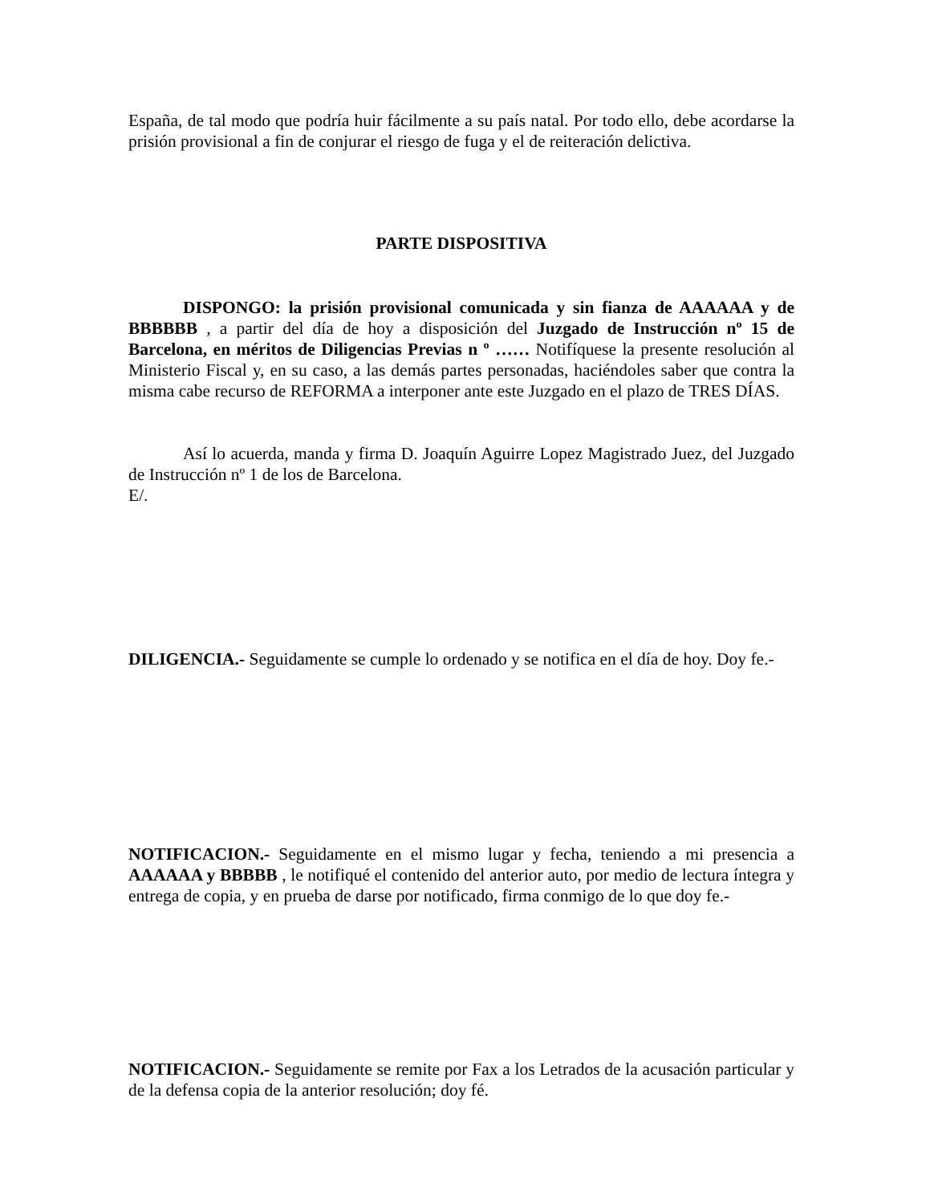España, de tal modo que podría huir fácilmente a su país natal. Por todo ello, debe acordarse la prisión provisional a fin de conjurar el riesgo de fuga y el de reiteración delictiva.
PARTE DISPOSITIVA
DISPONGO: la prisión provisional comunicada y sin fianza de AAAAAA y de BBBBBB , a partir del día de hoy a disposición del Juzgado de Instrucción nº 15 de Barcelona, en méritos de Diligencias Previas n º …… Notifíquese la presente resolución al Ministerio Fiscal y, en su caso, a las demás partes personadas, haciéndoles saber que contra la misma cabe recurso de REFORMA a interponer ante este Juzgado en el plazo de TRES DÍAS.
Así lo acuerda, manda y firma D. Joaquín Aguirre Lopez Magistrado Juez, del Juzgado de Instrucción nº 1 de los de Barcelona.
E/.
DILIGENCIA.- Seguidamente se cumple lo ordenado y se notifica en el día de hoy. Doy fe.-
NOTIFICACION.- Seguidamente en el mismo lugar y fecha, teniendo a mi presencia a AAAAAA y BBBBB , le notifiqué el contenido del anterior auto, por medio de lectura íntegra y entrega de copia, y en prueba de darse por notificado, firma conmigo de lo que doy fe.-
NOTIFICACION.- Seguidamente se remite por Fax a los Letrados de la acusación particular y de la defensa copia de la anterior resolución; doy fé.